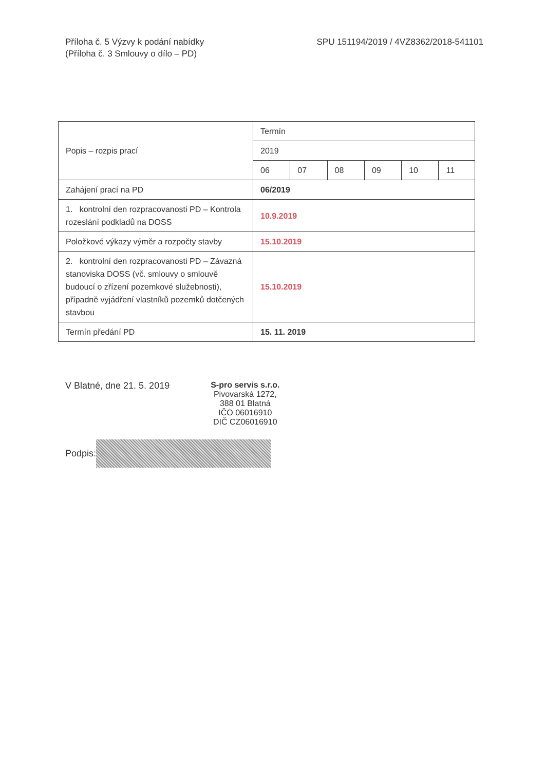Příloha č. 5 Výzvy k podání nabídky
(Příloha č. 3 Smlouvy o dílo – PD)
SPU 151194/2019 / 4VZ8362/2018-541101
| Popis – rozpis prací | Termín | | | | | |
| | 2019 | | | | | |
| | 06 | 07 | 08 | 09 | 10 | 11 |
| Zahájení prací na PD | 06/2019 | | | | | |
| 1. kontrolní den rozpracovanosti PD – Kontrola rozeslání podkladů na DOSS | 10.9.2019 | | | | | |
| Položkové výkazy výměr a rozpočty stavby | 15.10.2019 | | | | | |
| 2. kontrolní den rozpracovanosti PD – Závazná stanoviska DOSS (vč. smlouvy o smlouvě budoucí o zřízení pozemkové služebnosti), případně vyjádření vlastníků pozemků dotčených stavbou | 15.10.2019 | | | | | |
| Termín předání PD | 15. 11. 2019 | | | | | |
V Blatné, dne 21. 5. 2019
S-pro servis s.r.o.
Pivovarská 1272,
388 01 Blatná
IČO 06016910
DIČ CZ06016910
Podpis: